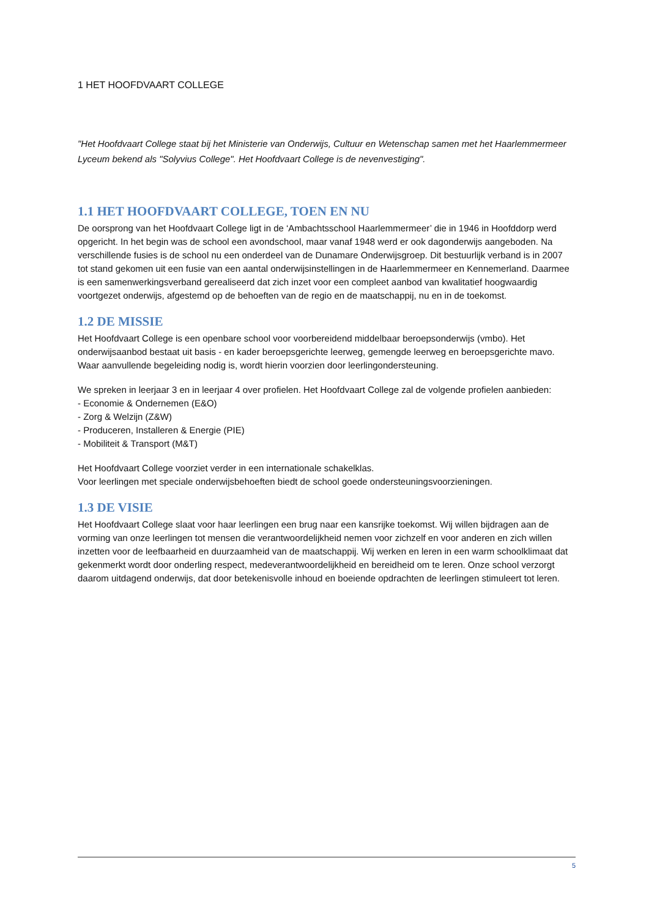1 HET HOOFDVAART COLLEGE
"Het Hoofdvaart College staat bij het Ministerie van Onderwijs, Cultuur en Wetenschap samen met het Haarlemmermeer Lyceum bekend als "Solyvius College". Het Hoofdvaart College is de nevenvestiging".
1.1 HET HOOFDVAART COLLEGE, TOEN EN NU
De oorsprong van het Hoofdvaart College ligt in de ‘Ambachtsschool Haarlemmermeer’ die in 1946 in Hoofddorp werd opgericht. In het begin was de school een avondschool, maar vanaf 1948 werd er ook dagonderwijs aangeboden. Na verschillende fusies is de school nu een onderdeel van de Dunamare Onderwijsgroep. Dit bestuurlijk verband is in 2007 tot stand gekomen uit een fusie van een aantal onderwijsinstellingen in de Haarlemmermeer en Kennemerland. Daarmee is een samenwerkingsverband gerealiseerd dat zich inzet voor een compleet aanbod van kwalitatief hoogwaardig voortgezet onderwijs, afgestemd op de behoeften van de regio en de maatschappij, nu en in de toekomst.
1.2 DE MISSIE
Het Hoofdvaart College is een openbare school voor voorbereidend middelbaar beroepsonderwijs (vmbo). Het onderwijsaanbod bestaat uit basis - en kader beroepsgerichte leerweg, gemengde leerweg en beroepsgerichte mavo. Waar aanvullende begeleiding nodig is, wordt hierin voorzien door leerlingondersteuning.
We spreken in leerjaar 3 en in leerjaar 4 over profielen. Het Hoofdvaart College zal de volgende profielen aanbieden:
- Economie & Ondernemen (E&O)
- Zorg & Welzijn (Z&W)
- Produceren, Installeren & Energie (PIE)
- Mobiliteit & Transport (M&T)
Het Hoofdvaart College voorziet verder in een internationale schakelklas.
Voor leerlingen met speciale onderwijsbehoeften biedt de school goede ondersteuningsvoorzieningen.
1.3 DE VISIE
Het Hoofdvaart College slaat voor haar leerlingen een brug naar een kansrijke toekomst. Wij willen bijdragen aan de vorming van onze leerlingen tot mensen die verantwoordelijkheid nemen voor zichzelf en voor anderen en zich willen inzetten voor de leefbaarheid en duurzaamheid van de maatschappij. Wij werken en leren in een warm schoolklimaat dat gekenmerkt wordt door onderling respect, medeverantwoordelijkheid en bereidheid om te leren. Onze school verzorgt daarom uitdagend onderwijs, dat door betekenisvolle inhoud en boeiende opdrachten de leerlingen stimuleert tot leren.
5